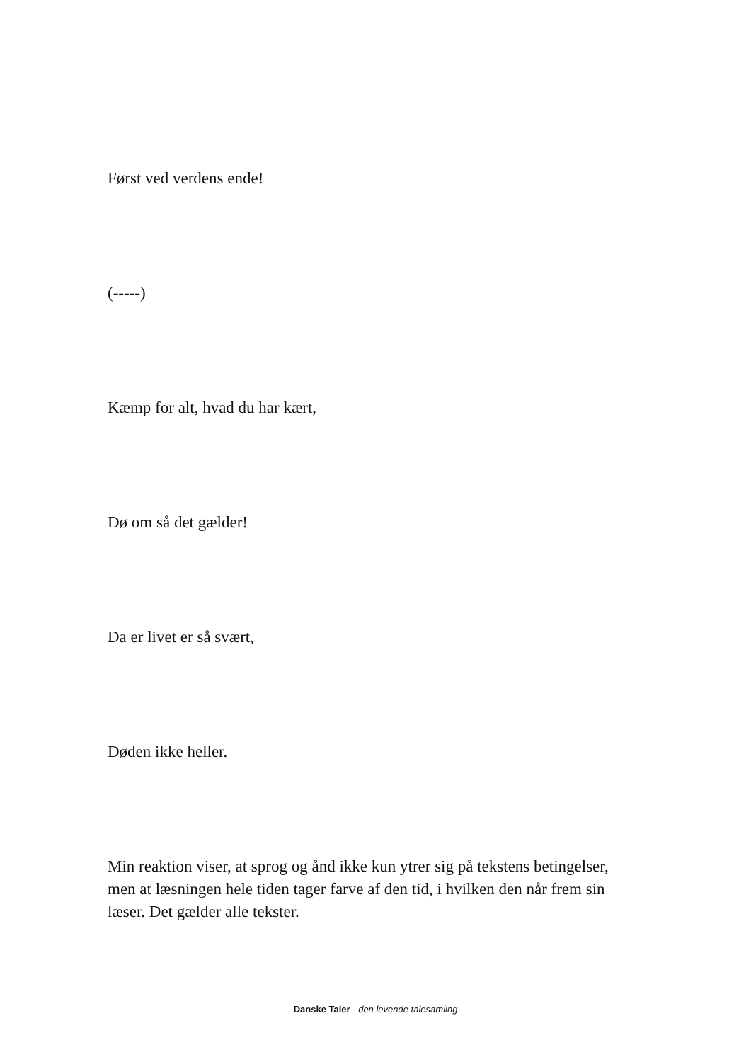Først ved verdens ende!
(-----)
Kæmp for alt, hvad du har kært,
Dø om så det gælder!
Da er livet er så svært,
Døden ikke heller.
Min reaktion viser, at sprog og ånd ikke kun ytrer sig på tekstens betingelser, men at læsningen hele tiden tager farve af den tid, i hvilken den når frem sin læser. Det gælder alle tekster.
Danske Taler - den levende talesamling